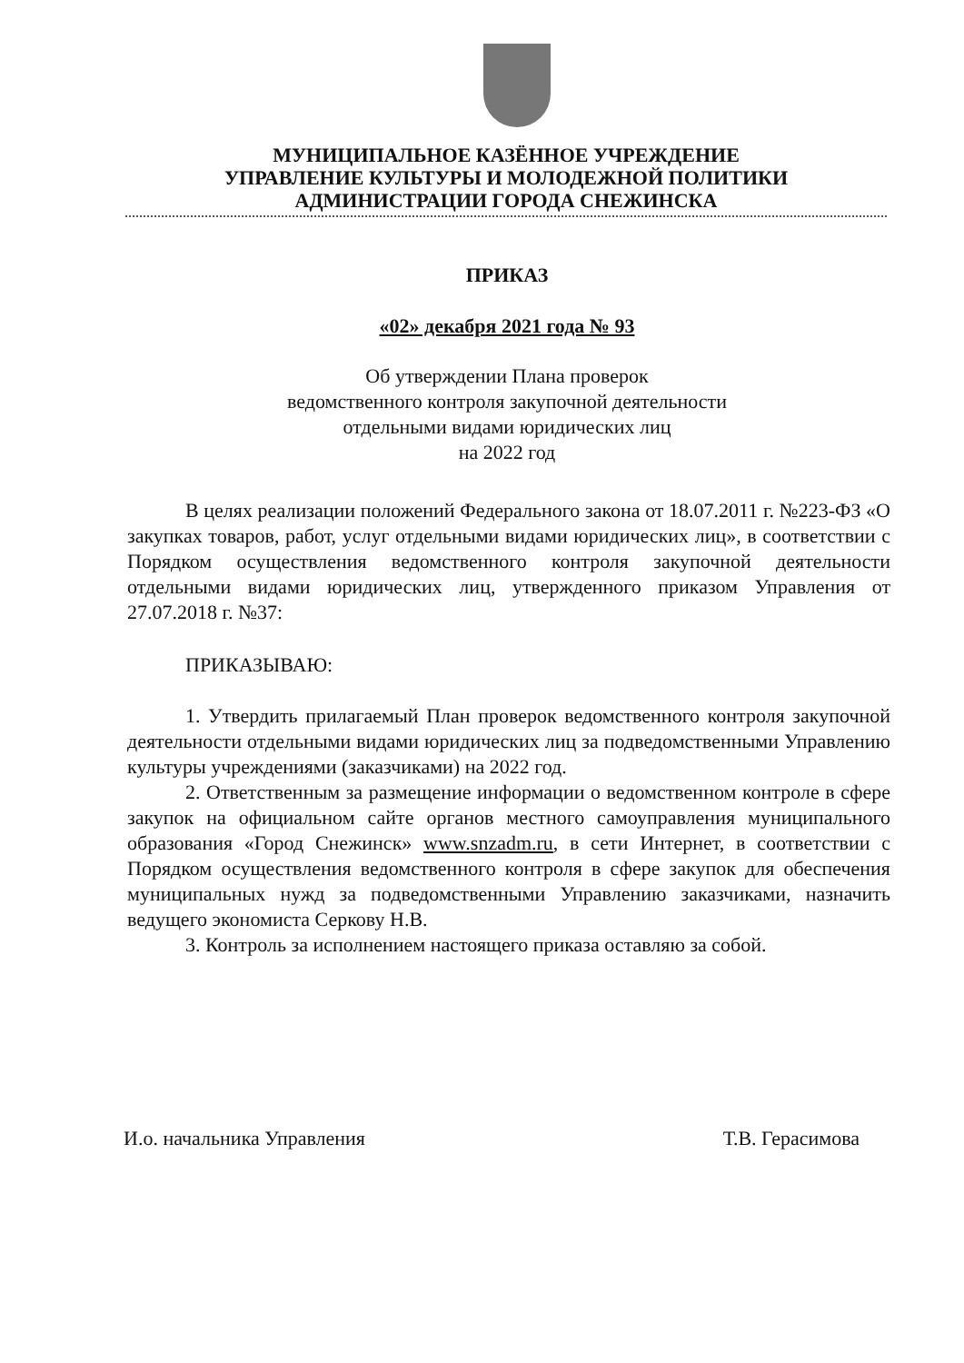МУНИЦИПАЛЬНОЕ КАЗЁННОЕ УЧРЕЖДЕНИЕ
УПРАВЛЕНИЕ КУЛЬТУРЫ И МОЛОДЕЖНОЙ ПОЛИТИКИ
АДМИНИСТРАЦИИ ГОРОДА СНЕЖИНСКА
ПРИКАЗ
«02» декабря 2021 года № 93
Об утверждении Плана проверок
ведомственного контроля закупочной деятельности
отдельными видами юридических лиц
на 2022 год
В целях реализации положений Федерального закона от 18.07.2011 г. №223-ФЗ «О закупках товаров, работ, услуг отдельными видами юридических лиц», в соответствии с Порядком осуществления ведомственного контроля закупочной деятельности отдельными видами юридических лиц, утвержденного приказом Управления от 27.07.2018 г. №37:
ПРИКАЗЫВАЮ:
1. Утвердить прилагаемый План проверок ведомственного контроля закупочной деятельности отдельными видами юридических лиц за подведомственными Управлению культуры учреждениями (заказчиками) на 2022 год.
2. Ответственным за размещение информации о ведомственном контроле в сфере закупок на официальном сайте органов местного самоуправления муниципального образования «Город Снежинск» www.snzadm.ru, в сети Интернет, в соответствии с Порядком осуществления ведомственного контроля в сфере закупок для обеспечения муниципальных нужд за подведомственными Управлению заказчиками, назначить ведущего экономиста Серкову Н.В.
3. Контроль за исполнением настоящего приказа оставляю за собой.
И.о. начальника Управления Т.В. Герасимова